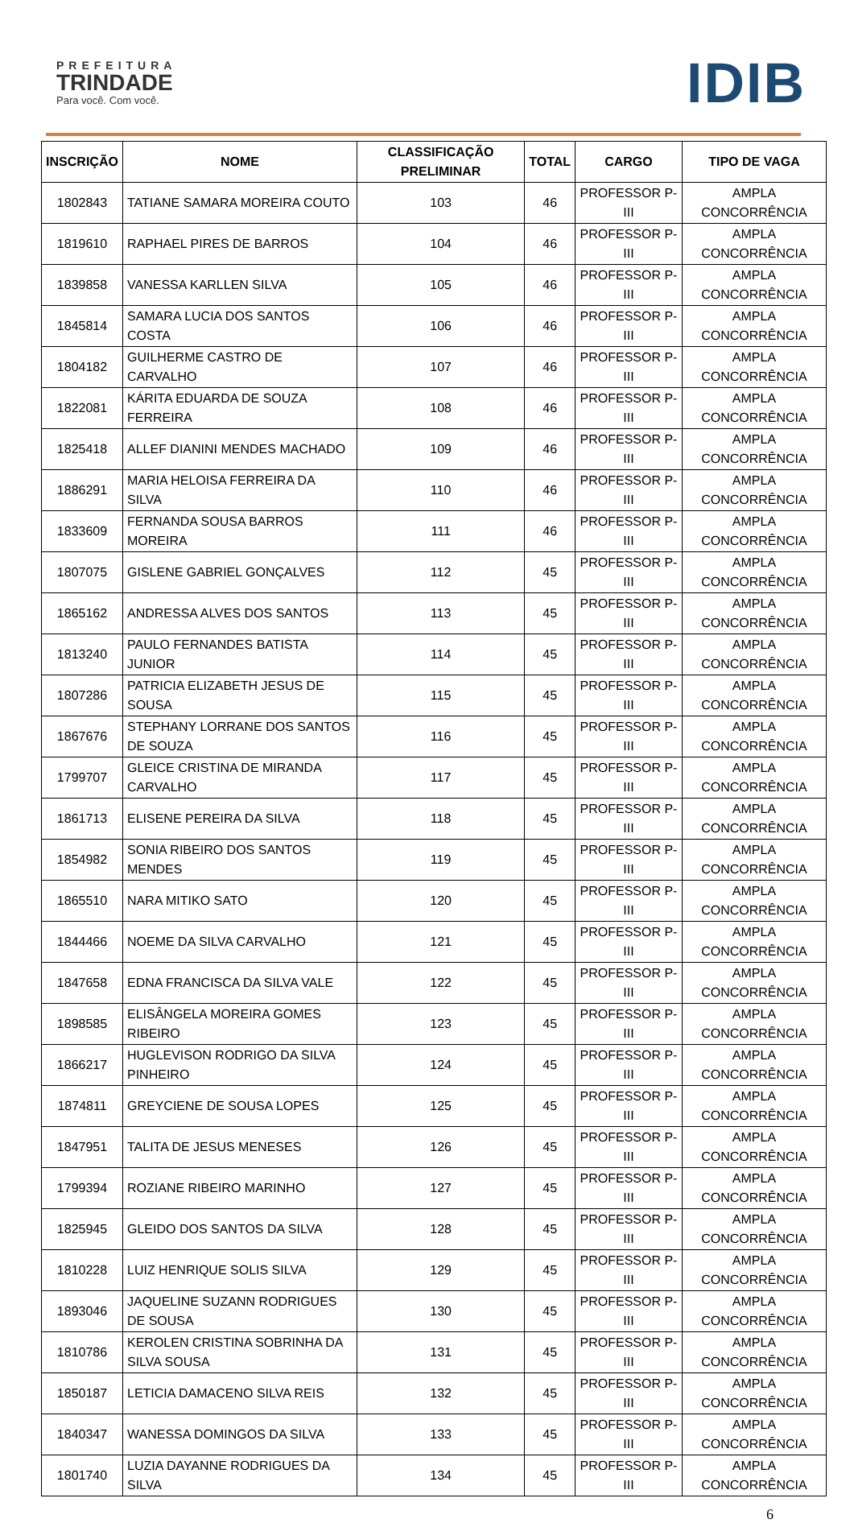PREFEITURA
TRINDADE
Para você. Com você.
IDIB
| INSCRIÇÃO | NOME | CLASSIFICAÇÃO PRELIMINAR | TOTAL | CARGO | TIPO DE VAGA |
| --- | --- | --- | --- | --- | --- |
| 1802843 | TATIANE SAMARA MOREIRA COUTO | 103 | 46 | PROFESSOR P-III | AMPLA CONCORRÊNCIA |
| 1819610 | RAPHAEL PIRES DE BARROS | 104 | 46 | PROFESSOR P-III | AMPLA CONCORRÊNCIA |
| 1839858 | VANESSA KARLLEN SILVA | 105 | 46 | PROFESSOR P-III | AMPLA CONCORRÊNCIA |
| 1845814 | SAMARA LUCIA DOS SANTOS COSTA | 106 | 46 | PROFESSOR P-III | AMPLA CONCORRÊNCIA |
| 1804182 | GUILHERME CASTRO DE CARVALHO | 107 | 46 | PROFESSOR P-III | AMPLA CONCORRÊNCIA |
| 1822081 | KÁRITA EDUARDA DE SOUZA FERREIRA | 108 | 46 | PROFESSOR P-III | AMPLA CONCORRÊNCIA |
| 1825418 | ALLEF DIANINI MENDES MACHADO | 109 | 46 | PROFESSOR P-III | AMPLA CONCORRÊNCIA |
| 1886291 | MARIA HELOISA FERREIRA DA SILVA | 110 | 46 | PROFESSOR P-III | AMPLA CONCORRÊNCIA |
| 1833609 | FERNANDA SOUSA BARROS MOREIRA | 111 | 46 | PROFESSOR P-III | AMPLA CONCORRÊNCIA |
| 1807075 | GISLENE GABRIEL GONÇALVES | 112 | 45 | PROFESSOR P-III | AMPLA CONCORRÊNCIA |
| 1865162 | ANDRESSA ALVES DOS SANTOS | 113 | 45 | PROFESSOR P-III | AMPLA CONCORRÊNCIA |
| 1813240 | PAULO FERNANDES BATISTA JUNIOR | 114 | 45 | PROFESSOR P-III | AMPLA CONCORRÊNCIA |
| 1807286 | PATRICIA ELIZABETH JESUS DE SOUSA | 115 | 45 | PROFESSOR P-III | AMPLA CONCORRÊNCIA |
| 1867676 | STEPHANY LORRANE DOS SANTOS DE SOUZA | 116 | 45 | PROFESSOR P-III | AMPLA CONCORRÊNCIA |
| 1799707 | GLEICE CRISTINA DE MIRANDA CARVALHO | 117 | 45 | PROFESSOR P-III | AMPLA CONCORRÊNCIA |
| 1861713 | ELISENE PEREIRA DA SILVA | 118 | 45 | PROFESSOR P-III | AMPLA CONCORRÊNCIA |
| 1854982 | SONIA RIBEIRO DOS SANTOS MENDES | 119 | 45 | PROFESSOR P-III | AMPLA CONCORRÊNCIA |
| 1865510 | NARA MITIKO SATO | 120 | 45 | PROFESSOR P-III | AMPLA CONCORRÊNCIA |
| 1844466 | NOEME DA SILVA CARVALHO | 121 | 45 | PROFESSOR P-III | AMPLA CONCORRÊNCIA |
| 1847658 | EDNA FRANCISCA DA SILVA VALE | 122 | 45 | PROFESSOR P-III | AMPLA CONCORRÊNCIA |
| 1898585 | ELISÂNGELA MOREIRA GOMES RIBEIRO | 123 | 45 | PROFESSOR P-III | AMPLA CONCORRÊNCIA |
| 1866217 | HUGLEVISON RODRIGO DA SILVA PINHEIRO | 124 | 45 | PROFESSOR P-III | AMPLA CONCORRÊNCIA |
| 1874811 | GREYCIENE DE SOUSA LOPES | 125 | 45 | PROFESSOR P-III | AMPLA CONCORRÊNCIA |
| 1847951 | TALITA DE JESUS MENESES | 126 | 45 | PROFESSOR P-III | AMPLA CONCORRÊNCIA |
| 1799394 | ROZIANE RIBEIRO MARINHO | 127 | 45 | PROFESSOR P-III | AMPLA CONCORRÊNCIA |
| 1825945 | GLEIDO DOS SANTOS DA SILVA | 128 | 45 | PROFESSOR P-III | AMPLA CONCORRÊNCIA |
| 1810228 | LUIZ HENRIQUE SOLIS SILVA | 129 | 45 | PROFESSOR P-III | AMPLA CONCORRÊNCIA |
| 1893046 | JAQUELINE SUZANN RODRIGUES DE SOUSA | 130 | 45 | PROFESSOR P-III | AMPLA CONCORRÊNCIA |
| 1810786 | KEROLEN CRISTINA SOBRINHA DA SILVA SOUSA | 131 | 45 | PROFESSOR P-III | AMPLA CONCORRÊNCIA |
| 1850187 | LETICIA DAMACENO SILVA REIS | 132 | 45 | PROFESSOR P-III | AMPLA CONCORRÊNCIA |
| 1840347 | WANESSA DOMINGOS DA SILVA | 133 | 45 | PROFESSOR P-III | AMPLA CONCORRÊNCIA |
| 1801740 | LUZIA DAYANNE RODRIGUES DA SILVA | 134 | 45 | PROFESSOR P-III | AMPLA CONCORRÊNCIA |
6